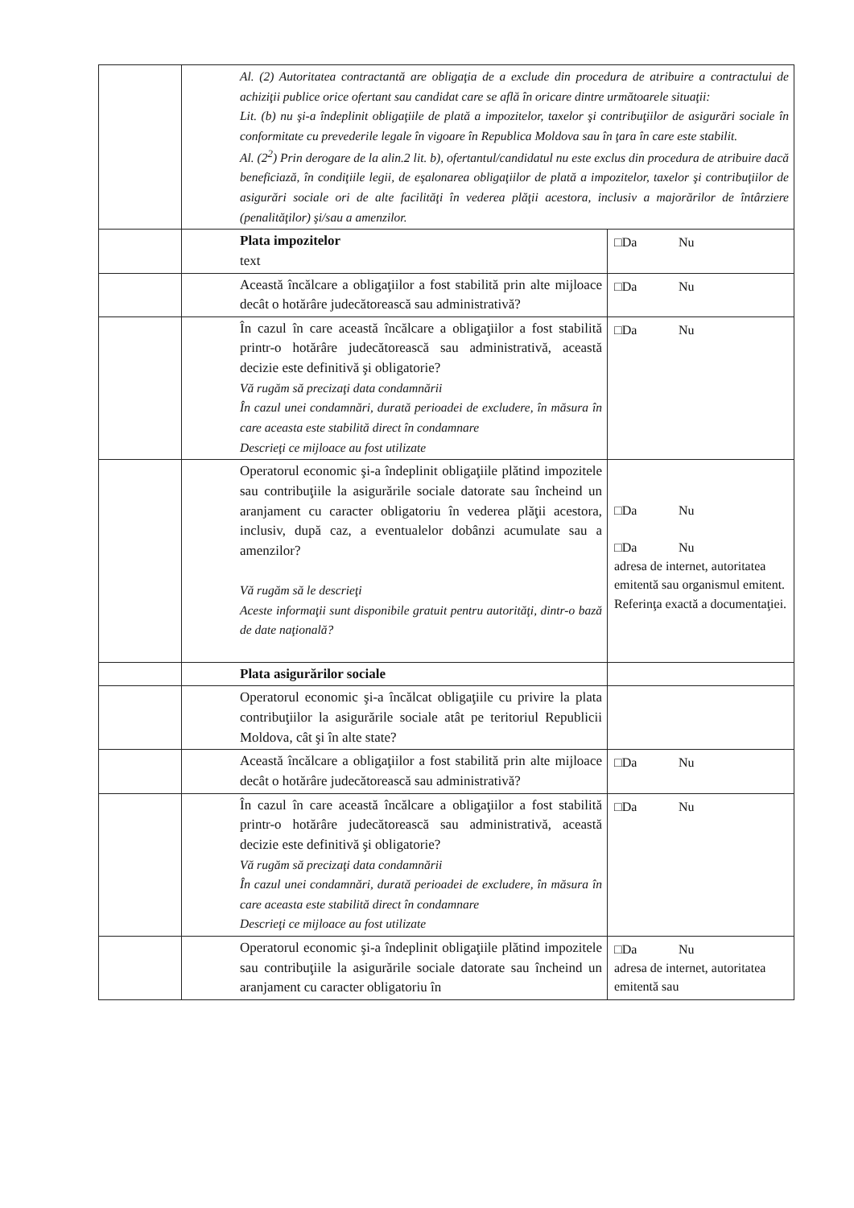| | Al. (2) Autoritatea contractantă are obligaţia de a exclude din procedura de atribuire a contractului de achiziţii publice orice ofertant sau candidat care se află în oricare dintre următoarele situaţii: Lit. (b) nu şi-a îndeplinit obligaţiile de plată a impozitelor, taxelor şi contribuţiilor de asigurări sociale în conformitate cu prevederile legale în vigoare în Republica Moldova sau în ţara în care este stabilit. Al. (2<sup>2</sup>) Prin derogare de la alin.2 lit. b), ofertantul/candidatul nu este exclus din procedura de atribuire dacă beneficiază, în condiţiile legii, de eşalonarea obligaţiilor de plată a impozitelor, taxelor şi contribuţiilor de asigurări sociale ori de alte facilităţi în vederea plăţii acestora, inclusiv a majorărilor de întârziere (penalităţilor) şi/sau a amenzilor. | |
| | Plata impozitelor text | □Da Nu |
| | Această încălcare a obligaţiilor a fost stabilită prin alte mijloace decât o hotărâre judecătorească sau administrativă? | □Da Nu |
| | În cazul în care această încălcare a obligaţiilor a fost stabilită printr-o hotărâre judecătorească sau administrativă, această decizie este definitivă şi obligatorie? Vă rugăm să precizaţi data condamnării În cazul unei condamnări, durată perioadei de excludere, în măsura în care aceasta este stabilită direct în condamnare Descrieţi ce mijloace au fost utilizate | □Da Nu |
| | Operatorul economic şi-a îndeplinit obligaţiile plătind impozitele sau contribuţiile la asigurările sociale datorate sau încheind un aranjament cu caracter obligatoriu în vederea plăţii acestora, inclusiv, după caz, a eventualelor dobânzi acumulate sau a amenzilor? Vă rugăm să le descrieţi Aceste informaţii sunt disponibile gratuit pentru autorităţi, dintr-o bază de date naţională? | □Da Nu □Da Nu adresa de internet, autoritatea emitentă sau organismul emitent. Referinţa exactă a documentaţiei. |
| | Plata asigurărilor sociale | |
| | Operatorul economic şi-a încălcat obligaţiile cu privire la plata contribuţiilor la asigurările sociale atât pe teritoriul Republicii Moldova, cât şi în alte state? | |
| | Această încălcare a obligaţiilor a fost stabilită prin alte mijloace decât o hotărâre judecătorească sau administrativă? | □Da Nu |
| | În cazul în care această încălcare a obligaţiilor a fost stabilită printr-o hotărâre judecătorească sau administrativă, această decizie este definitivă şi obligatorie? Vă rugăm să precizaţi data condamnării În cazul unei condamnări, durată perioadei de excludere, în măsura în care aceasta este stabilită direct în condamnare Descrieţi ce mijloace au fost utilizate | □Da Nu |
| | Operatorul economic şi-a îndeplinit obligaţiile plătind impozitele sau contribuţiile la asigurările sociale datorate sau încheind un aranjament cu caracter obligatoriu în | □Da Nu adresa de internet, autoritatea emitentă sau |